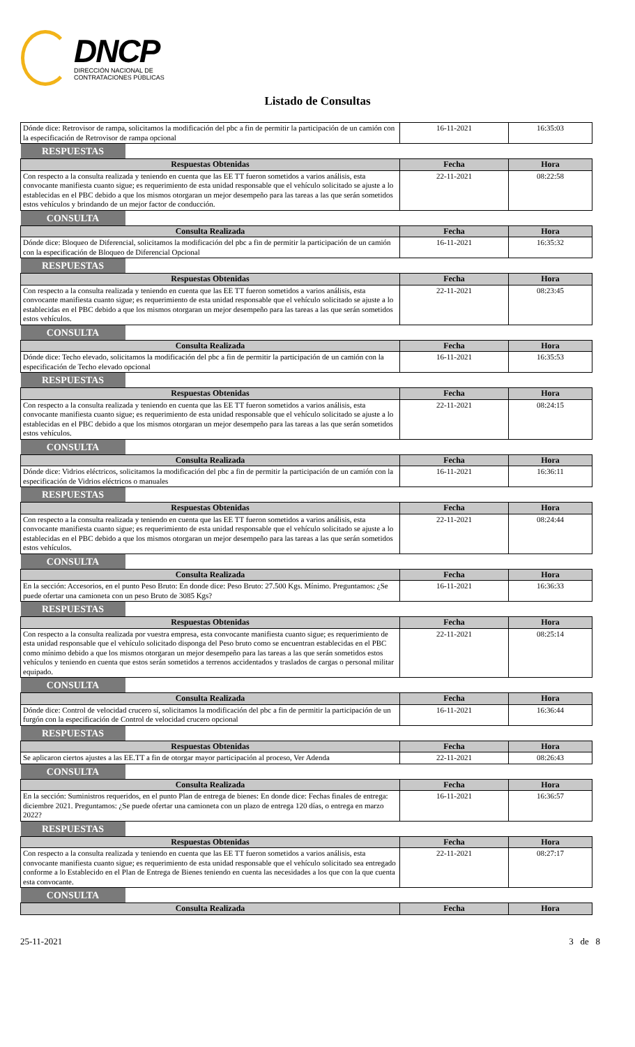DNCP
DIRECCIÓN NACIONAL DE
CONTRATACIONES PÚBLICAS
Listado de Consultas
| Dónde dice: Retrovisor de rampa, solicitamos la modificación del pbc a fin de permitir la participación de un camión con la especificación de Retrovisor de rampa opcional | 16-11-2021 | 16:35:03 |
| RESPUESTAS | | |
| Respuestas Obtenidas | Fecha | Hora |
| Con respecto a la consulta realizada y teniendo en cuenta que las EE TT fueron sometidos a varios análisis, esta convocante manifiesta cuanto sigue; es requerimiento de esta unidad responsable que el vehículo solicitado se ajuste a lo establecidas en el PBC debido a que los mismos otorgaran un mejor desempeño para las tareas a las que serán sometidos estos vehículos y brindando de un mejor factor de conducción. | 22-11-2021 | 08:22:58 |
| CONSULTA | | |
| Consulta Realizada | Fecha | Hora |
| Dónde dice: Bloqueo de Diferencial, solicitamos la modificación del pbc a fin de permitir la participación de un camión con la especificación de Bloqueo de Diferencial Opcional | 16-11-2021 | 16:35:32 |
| RESPUESTAS | | |
| Respuestas Obtenidas | Fecha | Hora |
| Con respecto a la consulta realizada y teniendo en cuenta que las EE TT fueron sometidos a varios análisis, esta convocante manifiesta cuanto sigue; es requerimiento de esta unidad responsable que el vehículo solicitado se ajuste a lo establecidas en el PBC debido a que los mismos otorgaran un mejor desempeño para las tareas a las que serán sometidos estos vehículos. | 22-11-2021 | 08:23:45 |
| CONSULTA | | |
| Consulta Realizada | Fecha | Hora |
| Dónde dice: Techo elevado, solicitamos la modificación del pbc a fin de permitir la participación de un camión con la especificación de Techo elevado opcional | 16-11-2021 | 16:35:53 |
| RESPUESTAS | | |
| Respuestas Obtenidas | Fecha | Hora |
| Con respecto a la consulta realizada y teniendo en cuenta que las EE TT fueron sometidos a varios análisis, esta convocante manifiesta cuanto sigue; es requerimiento de esta unidad responsable que el vehículo solicitado se ajuste a lo establecidas en el PBC debido a que los mismos otorgaran un mejor desempeño para las tareas a las que serán sometidos estos vehículos. | 22-11-2021 | 08:24:15 |
| CONSULTA | | |
| Consulta Realizada | Fecha | Hora |
| Dónde dice: Vidrios eléctricos, solicitamos la modificación del pbc a fin de permitir la participación de un camión con la especificación de Vidrios eléctricos o manuales | 16-11-2021 | 16:36:11 |
| RESPUESTAS | | |
| Respuestas Obtenidas | Fecha | Hora |
| Con respecto a la consulta realizada y teniendo en cuenta que las EE TT fueron sometidos a varios análisis, esta convocante manifiesta cuanto sigue; es requerimiento de esta unidad responsable que el vehículo solicitado se ajuste a lo establecidas en el PBC debido a que los mismos otorgaran un mejor desempeño para las tareas a las que serán sometidos estos vehículos. | 22-11-2021 | 08:24:44 |
| CONSULTA | | |
| Consulta Realizada | Fecha | Hora |
| En la sección: Accesorios, en el punto Peso Bruto: En donde dice: Peso Bruto: 27.500 Kgs. Mínimo. Preguntamos: ¿Se puede ofertar una camioneta con un peso Bruto de 3085 Kgs? | 16-11-2021 | 16:36:33 |
| RESPUESTAS | | |
| Respuestas Obtenidas | Fecha | Hora |
| Con respecto a la consulta realizada por vuestra empresa, esta convocante manifiesta cuanto sigue; es requerimiento de esta unidad responsable que el vehículo solicitado disponga del Peso bruto como se encuentran establecidas en el PBC como mínimo debido a que los mismos otorgaran un mejor desempeño para las tareas a las que serán sometidos estos vehículos y teniendo en cuenta que estos serán sometidos a terrenos accidentados y traslados de cargas o personal militar equipado. | 22-11-2021 | 08:25:14 |
| CONSULTA | | |
| Consulta Realizada | Fecha | Hora |
| Dónde dice: Control de velocidad crucero sí, solicitamos la modificación del pbc a fin de permitir la participación de un furgón con la especificación de Control de velocidad crucero opcional | 16-11-2021 | 16:36:44 |
| RESPUESTAS | | |
| Respuestas Obtenidas | Fecha | Hora |
| Se aplicaron ciertos ajustes a las EE.TT a fin de otorgar mayor participación al proceso, Ver Adenda | 22-11-2021 | 08:26:43 |
| CONSULTA | | |
| Consulta Realizada | Fecha | Hora |
| En la sección: Suministros requeridos, en el punto Plan de entrega de bienes: En donde dice: Fechas finales de entrega: diciembre 2021. Preguntamos: ¿Se puede ofertar una camioneta con un plazo de entrega 120 días, o entrega en marzo 2022? | 16-11-2021 | 16:36:57 |
| RESPUESTAS | | |
| Respuestas Obtenidas | Fecha | Hora |
| Con respecto a la consulta realizada y teniendo en cuenta que las EE TT fueron sometidos a varios análisis, esta convocante manifiesta cuanto sigue; es requerimiento de esta unidad responsable que el vehículo solicitado sea entregado conforme a lo Establecido en el Plan de Entrega de Bienes teniendo en cuenta las necesidades a los que con la que cuenta esta convocante. | 22-11-2021 | 08:27:17 |
| CONSULTA | | |
| Consulta Realizada | Fecha | Hora |
25-11-2021 3 de 8